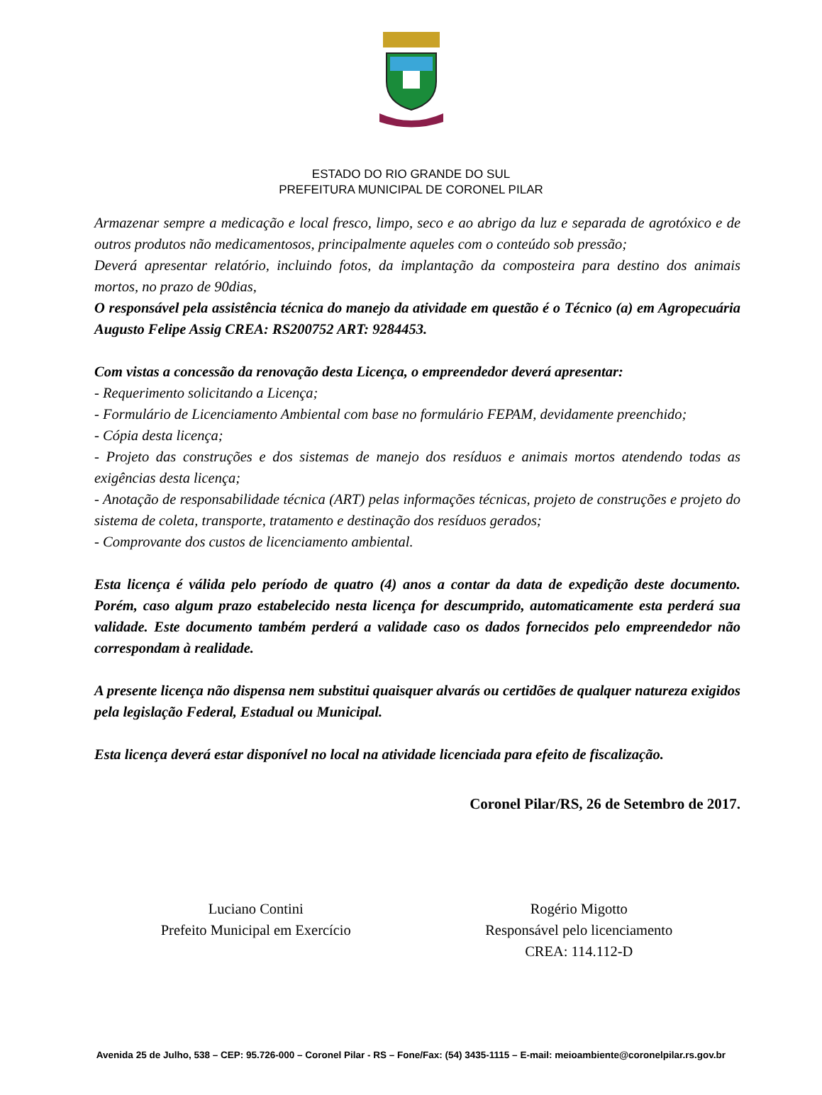ESTADO DO RIO GRANDE DO SUL
PREFEITURA MUNICIPAL DE CORONEL PILAR
Armazenar sempre a medicação e local fresco, limpo, seco e ao abrigo da luz e separada de agrotóxico e de outros produtos não medicamentosos, principalmente aqueles com o conteúdo sob pressão;
Deverá apresentar relatório, incluindo fotos, da implantação da composteira para destino dos animais mortos, no prazo de 90dias,
O responsável pela assistência técnica do manejo da atividade em questão é o Técnico (a) em Agropecuária Augusto Felipe Assig CREA: RS200752 ART: 9284453.
Com vistas a concessão da renovação desta Licença, o empreendedor deverá apresentar:
- Requerimento solicitando a Licença;
- Formulário de Licenciamento Ambiental com base no formulário FEPAM, devidamente preenchido;
- Cópia desta licença;
- Projeto das construções e dos sistemas de manejo dos resíduos e animais mortos atendendo todas as exigências desta licença;
- Anotação de responsabilidade técnica (ART) pelas informações técnicas, projeto de construções e projeto do sistema de coleta, transporte, tratamento e destinação dos resíduos gerados;
- Comprovante dos custos de licenciamento ambiental.
Esta licença é válida pelo período de quatro (4) anos a contar da data de expedição deste documento. Porém, caso algum prazo estabelecido nesta licença for descumprido, automaticamente esta perderá sua validade. Este documento também perderá a validade caso os dados fornecidos pelo empreendedor não correspondam à realidade.
A presente licença não dispensa nem substitui quaisquer alvarás ou certidões de qualquer natureza exigidos pela legislação Federal, Estadual ou Municipal.
Esta licença deverá estar disponível no local na atividade licenciada para efeito de fiscalização.
Coronel Pilar/RS, 26 de Setembro de 2017.
Luciano Contini
Prefeito Municipal em Exercício
Rogério Migotto
Responsável pelo licenciamento
CREA: 114.112-D
Avenida 25 de Julho, 538 – CEP: 95.726-000 – Coronel Pilar - RS – Fone/Fax: (54) 3435-1115 – E-mail: meioambiente@coronelpilar.rs.gov.br